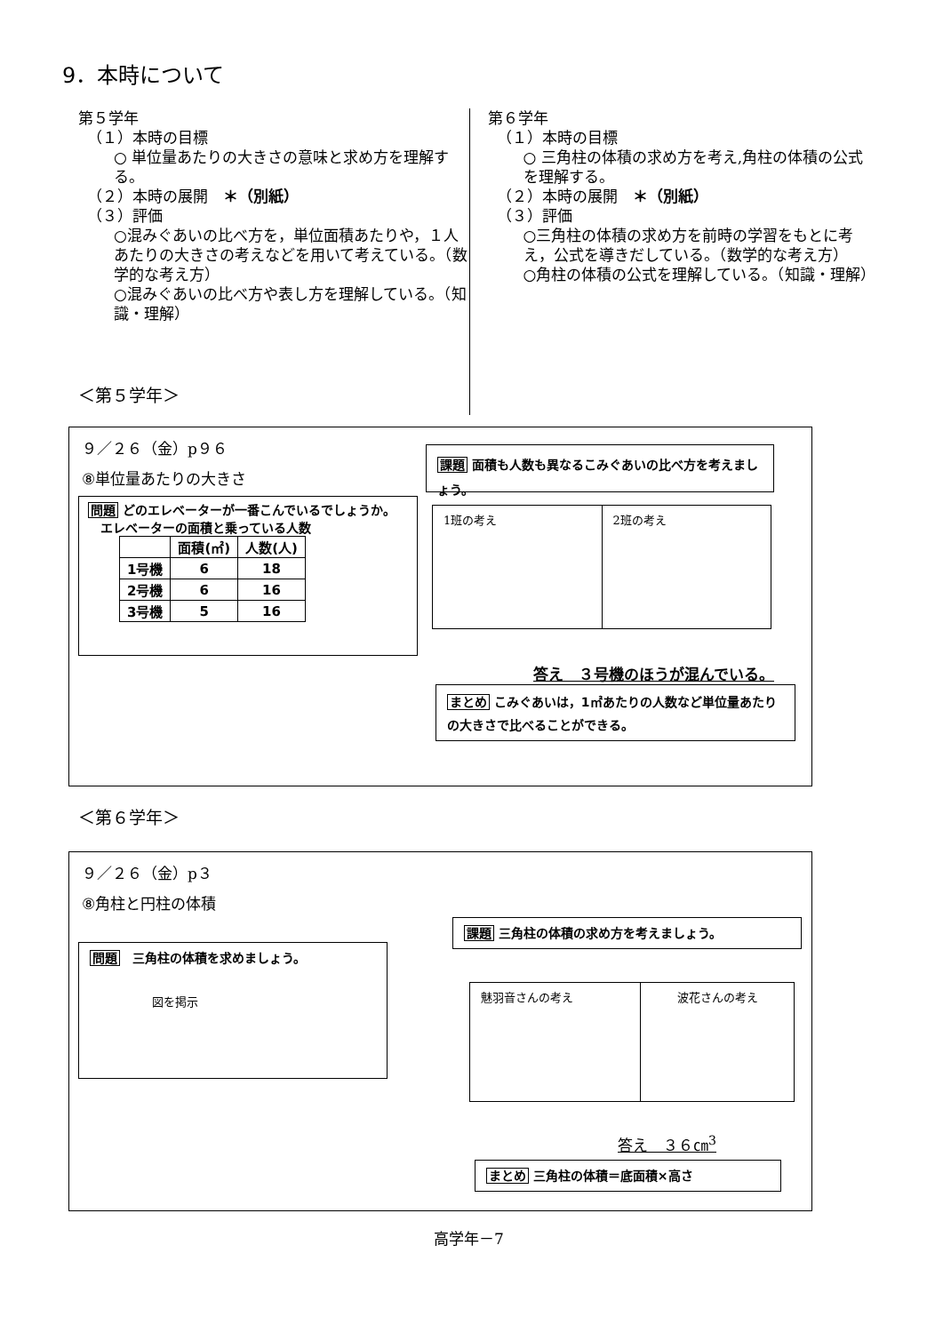9．本時について
第５学年
（１）本時の目標
○ 単位量あたりの大きさの意味と求め方を理解する。
（２）本時の展開　＊（別紙）
（３）評価
○混みぐあいの比べ方を，単位面積あたりや，１人あたりの大きさの考えなどを用いて考えている。（数学的な考え方）
○混みぐあいの比べ方や表し方を理解している。（知識・理解）
第６学年
（１）本時の目標
○ 三角柱の体積の求め方を考え,角柱の体積の公式を理解する。
（２）本時の展開　＊（別紙）
（３）評価
○三角柱の体積の求め方を前時の学習をもとに考え，公式を導きだしている。（数学的な考え方）
○角柱の体積の公式を理解している。（知識・理解）
＜第５学年＞
９／２６（金）p９６
⑧単位量あたりの大きさ
問題 どのエレベーターが一番こんでいるでしょうか。
　エレベーターの面積と乗っている人数
| | 面積(㎡) | 人数(人) |
| --- | --- | --- |
| 1号機 | 6 | 18 |
| 2号機 | 6 | 16 |
| 3号機 | 5 | 16 |
課題 面積も人数も異なるこみぐあいの比べ方を考えましょう。
| 1班の考え | 2班の考え |
答え　３号機のほうが混んでいる。
まとめ こみぐあいは，1㎡あたりの人数など単位量あたりの大きさで比べることができる。
＜第６学年＞
９／２６（金）p３
⑧角柱と円柱の体積
問題　三角柱の体積を求めましょう。
図を掲示
課題 三角柱の体積の求め方を考えましょう。
| 魅羽音さんの考え | 波花さんの考え |
答え　３６㎝<sup>3</sup>
まとめ 三角柱の体積＝底面積×高さ
高学年－7